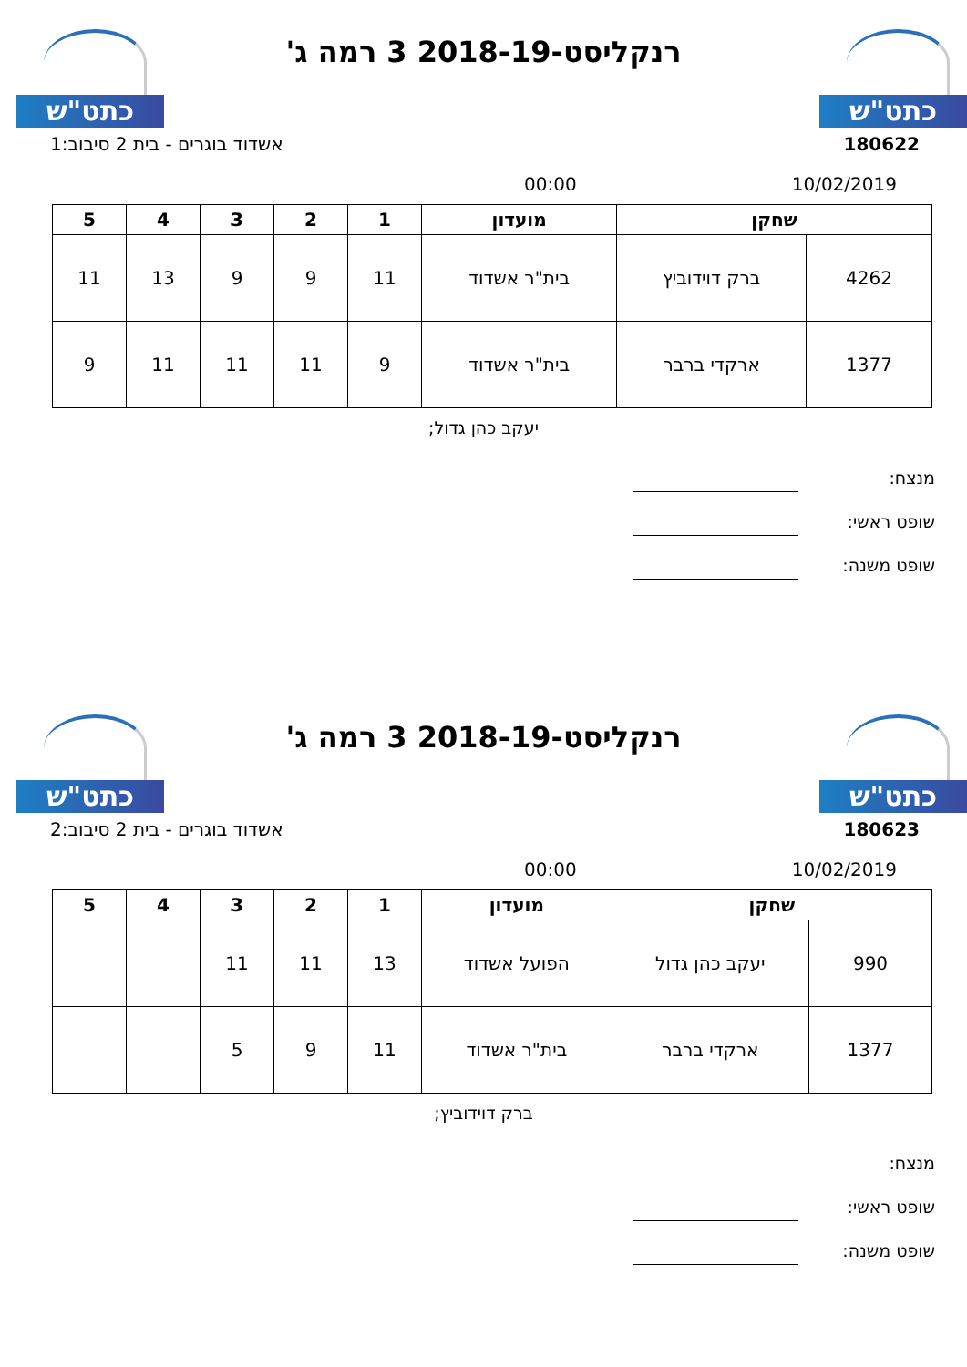כתט"ש כתט"ש
רנקליסט-2018-19 3 רמה ג'
אשדוד בוגרים - בית 2 סיבוב:1 180622
00:00 10/02/2019
| שחקן | | מועדון | 1 | 2 | 3 | 4 | 5 |
| --- | --- | --- | --- | --- | --- | --- | --- |
| 4262 | ברק דוידוביץ | בית"ר אשדוד | 11 | 9 | 9 | 13 | 11 |
| 1377 | ארקדי ברבר | בית"ר אשדוד | 9 | 11 | 11 | 11 | 9 |
יעקב כהן גדול;
מנצח:
שופט ראשי:
שופט משנה:
כתט"ש כתט"ש
רנקליסט-2018-19 3 רמה ג'
אשדוד בוגרים - בית 2 סיבוב:2 180623
00:00 10/02/2019
| שחקן | | מועדון | 1 | 2 | 3 | 4 | 5 |
| --- | --- | --- | --- | --- | --- | --- | --- |
| 990 | יעקב כהן גדול | הפועל אשדוד | 13 | 11 | 11 | | |
| 1377 | ארקדי ברבר | בית"ר אשדוד | 11 | 9 | 5 | | |
ברק דוידוביץ;
מנצח:
שופט ראשי:
שופט משנה: